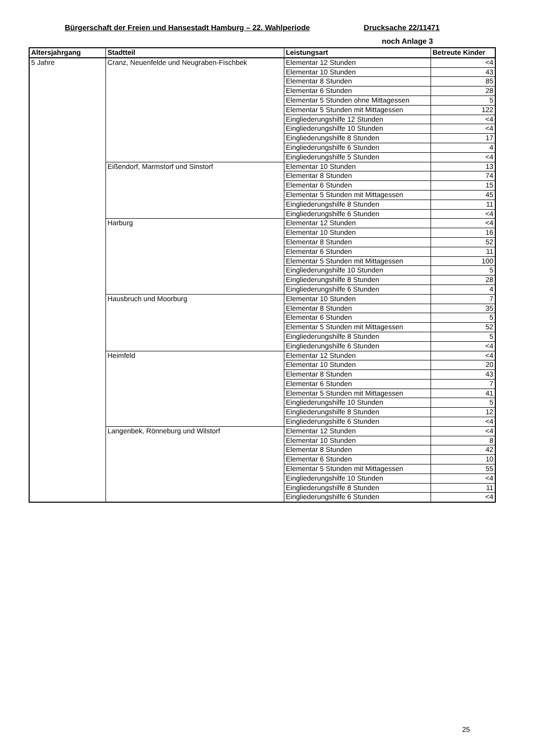Bürgerschaft der Freien und Hansestadt Hamburg – 22. Wahlperiode Drucksache 22/11471
noch Anlage 3
| Altersjahrgang | Stadtteil | Leistungsart | Betreute Kinder |
| --- | --- | --- | --- |
| 5 Jahre | Cranz, Neuenfelde und Neugraben-Fischbek | Elementar 12 Stunden | <4 |
| | | Elementar 10 Stunden | 43 |
| | | Elementar 8 Stunden | 85 |
| | | Elementar 6 Stunden | 28 |
| | | Elementar 5 Stunden ohne Mittagessen | 5 |
| | | Elementar 5 Stunden mit Mittagessen | 122 |
| | | Eingliederungshilfe 12 Stunden | <4 |
| | | Eingliederungshilfe 10 Stunden | <4 |
| | | Eingliederungshilfe 8 Stunden | 17 |
| | | Eingliederungshilfe 6 Stunden | 4 |
| | | Eingliederungshilfe 5 Stunden | <4 |
| | Eißendorf, Marmstorf und Sinstorf | Elementar 10 Stunden | 13 |
| | | Elementar 8 Stunden | 74 |
| | | Elementar 6 Stunden | 15 |
| | | Elementar 5 Stunden mit Mittagessen | 45 |
| | | Eingliederungshilfe 8 Stunden | 11 |
| | | Eingliederungshilfe 6 Stunden | <4 |
| | Harburg | Elementar 12 Stunden | <4 |
| | | Elementar 10 Stunden | 16 |
| | | Elementar 8 Stunden | 52 |
| | | Elementar 6 Stunden | 11 |
| | | Elementar 5 Stunden mit Mittagessen | 100 |
| | | Eingliederungshilfe 10 Stunden | 5 |
| | | Eingliederungshilfe 8 Stunden | 28 |
| | | Eingliederungshilfe 6 Stunden | 4 |
| | Hausbruch und Moorburg | Elementar 10 Stunden | 7 |
| | | Elementar 8 Stunden | 35 |
| | | Elementar 6 Stunden | 5 |
| | | Elementar 5 Stunden mit Mittagessen | 52 |
| | | Eingliederungshilfe 8 Stunden | 5 |
| | | Eingliederungshilfe 6 Stunden | <4 |
| | Heimfeld | Elementar 12 Stunden | <4 |
| | | Elementar 10 Stunden | 20 |
| | | Elementar 8 Stunden | 43 |
| | | Elementar 6 Stunden | 7 |
| | | Elementar 5 Stunden mit Mittagessen | 41 |
| | | Eingliederungshilfe 10 Stunden | 5 |
| | | Eingliederungshilfe 8 Stunden | 12 |
| | | Eingliederungshilfe 6 Stunden | <4 |
| | Langenbek, Rönneburg und Wilstorf | Elementar 12 Stunden | <4 |
| | | Elementar 10 Stunden | 8 |
| | | Elementar 8 Stunden | 42 |
| | | Elementar 6 Stunden | 10 |
| | | Elementar 5 Stunden mit Mittagessen | 55 |
| | | Eingliederungshilfe 10 Stunden | <4 |
| | | Eingliederungshilfe 8 Stunden | 11 |
| | | Eingliederungshilfe 6 Stunden | <4 |
25